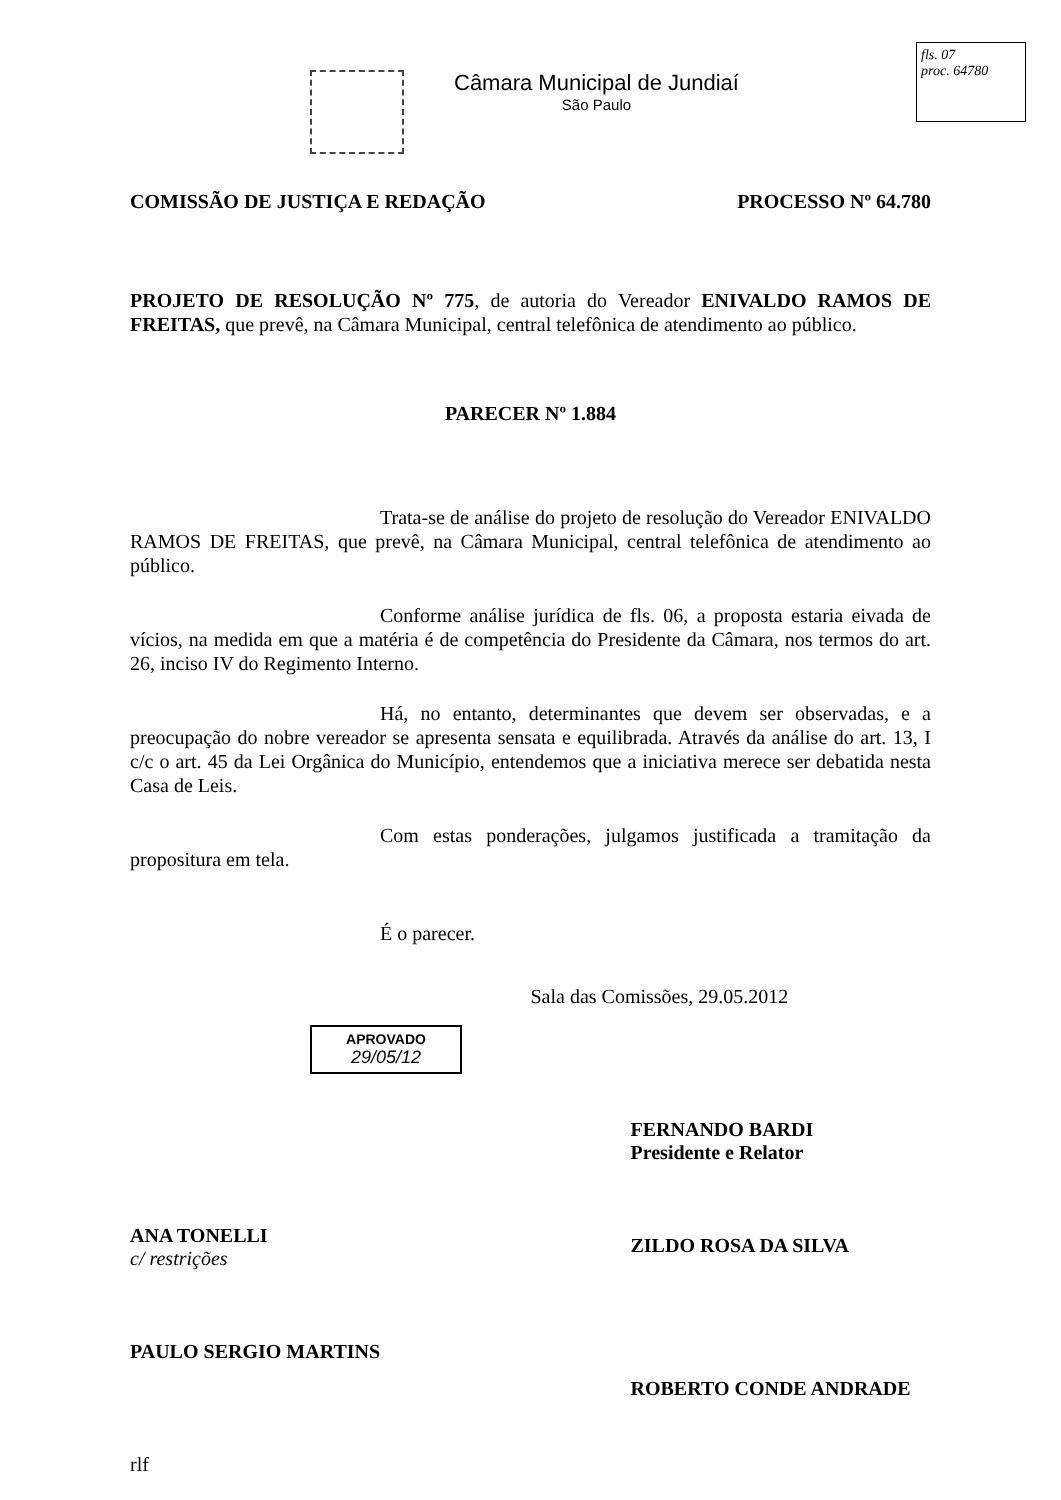Câmara Municipal de Jundiaí
São Paulo
fls. 07
proc. 64780
COMISSÃO DE JUSTIÇA E REDAÇÃO PROCESSO Nº 64.780
PROJETO DE RESOLUÇÃO Nº 775, de autoria do Vereador ENIVALDO RAMOS DE FREITAS, que prevê, na Câmara Municipal, central telefônica de atendimento ao público.
PARECER Nº 1.884
Trata-se de análise do projeto de resolução do Vereador ENIVALDO RAMOS DE FREITAS, que prevê, na Câmara Municipal, central telefônica de atendimento ao público.
Conforme análise jurídica de fls. 06, a proposta estaria eivada de vícios, na medida em que a matéria é de competência do Presidente da Câmara, nos termos do art. 26, inciso IV do Regimento Interno.
Há, no entanto, determinantes que devem ser observadas, e a preocupação do nobre vereador se apresenta sensata e equilibrada. Através da análise do art. 13, I c/c o art. 45 da Lei Orgânica do Município, entendemos que a iniciativa merece ser debatida nesta Casa de Leis.
Com estas ponderações, julgamos justificada a tramitação da propositura em tela.
É o parecer.
APROVADO
29/05/12
ANA TONELLI
c/ restrições
PAULO SERGIO MARTINS
rlf
Sala das Comissões, 29.05.2012
FERNANDO BARDI
Presidente e Relator
ZILDO ROSA DA SILVA
ROBERTO CONDE ANDRADE